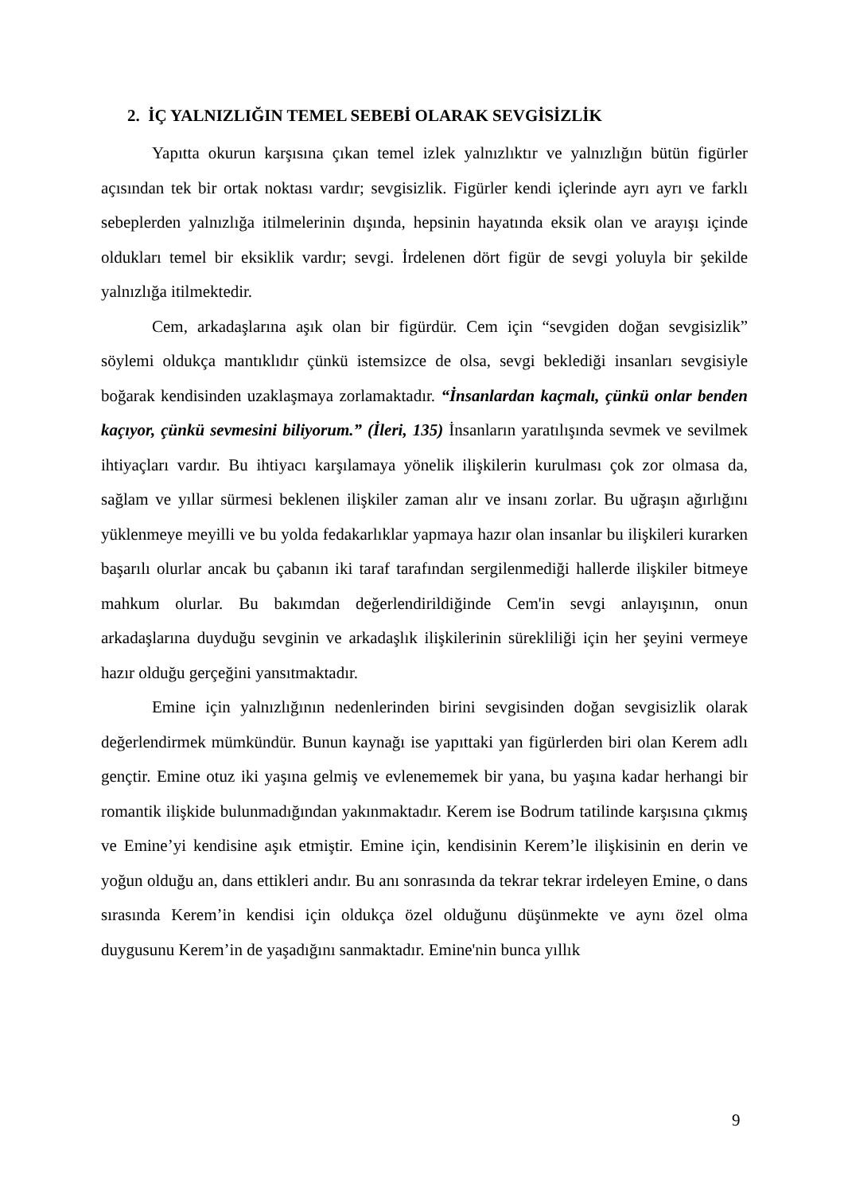2. İÇ YALNIZLIĞIN TEMEL SEBEBİ OLARAK SEVGİSİZLİK
Yapıtta okurun karşısına çıkan temel izlek yalnızlıktır ve yalnızlığın bütün figürler açısından tek bir ortak noktası vardır; sevgisizlik. Figürler kendi içlerinde ayrı ayrı ve farklı sebeplerden yalnızlığa itilmelerinin dışında, hepsinin hayatında eksik olan ve arayışı içinde oldukları temel bir eksiklik vardır; sevgi. İrdelenen dört figür de sevgi yoluyla bir şekilde yalnızlığa itilmektedir.
Cem, arkadaşlarına aşık olan bir figürdür. Cem için “sevgiden doğan sevgisizlik” söylemi oldukça mantıklıdır çünkü istemsizce de olsa, sevgi beklediği insanları sevgisiyle boğarak kendisinden uzaklaşmaya zorlamaktadır. “İnsanlardan kaçmalı, çünkü onlar benden kaçıyor, çünkü sevmesini biliyorum.” (İleri, 135) İnsanların yaratılışında sevmek ve sevilmek ihtiyaçları vardır. Bu ihtiyacı karşılamaya yönelik ilişkilerin kurulması çok zor olmasa da, sağlam ve yıllar sürmesi beklenen ilişkiler zaman alır ve insanı zorlar. Bu uğraşın ağırlığını yüklenmeye meyilli ve bu yolda fedakarlıklar yapmaya hazır olan insanlar bu ilişkileri kurarken başarılı olurlar ancak bu çabanın iki taraf tarafından sergilenmediği hallerde ilişkiler bitmeye mahkum olurlar. Bu bakımdan değerlendirildiğinde Cem'in sevgi anlayışının, onun arkadaşlarına duyduğu sevginin ve arkadaşlık ilişkilerinin sürekliliği için her şeyini vermeye hazır olduğu gerçeğini yansıtmaktadır.
Emine için yalnızlığının nedenlerinden birini sevgisinden doğan sevgisizlik olarak değerlendirmek mümkündür. Bunun kaynağı ise yapıttaki yan figürlerden biri olan Kerem adlı gençtir. Emine otuz iki yaşına gelmiş ve evlenememek bir yana, bu yaşına kadar herhangi bir romantik ilişkide bulunmadığından yakınmaktadır. Kerem ise Bodrum tatilinde karşısına çıkmış ve Emine’yi kendisine aşık etmiştir. Emine için, kendisinin Kerem’le ilişkisinin en derin ve yoğun olduğu an, dans ettikleri andır. Bu anı sonrasında da tekrar tekrar irdeleyen Emine, o dans sırasında Kerem’in kendisi için oldukça özel olduğunu düşünmekte ve aynı özel olma duygusunu Kerem’in de yaşadığını sanmaktadır. Emine'nin bunca yıllık
9